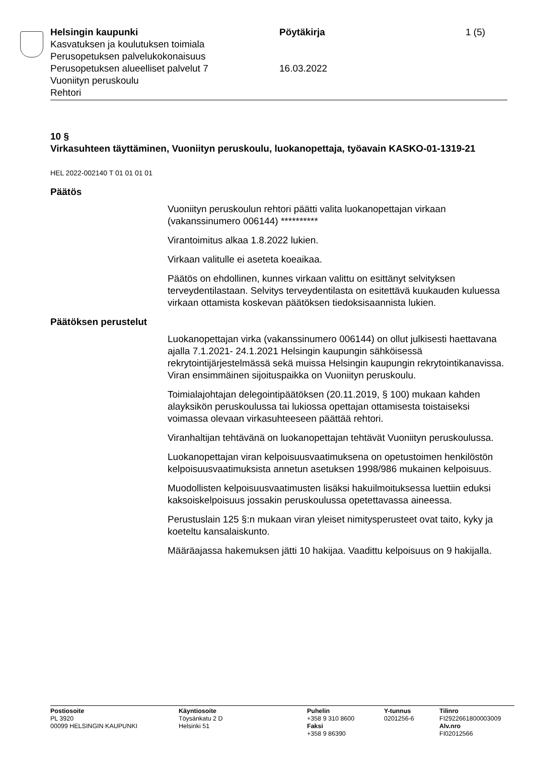Helsingin kaupunki Pöytäkirja 1 (5)
Kasvatuksen ja koulutuksen toimiala
Perusopetuksen palvelukokonaisuus
Perusopetuksen alueelliset palvelut 7 16.03.2022
Vuoniityn peruskoulu
Rehtori
10 §
Virkasuhteen täyttäminen, Vuoniityn peruskoulu, luokanopettaja, työavain KASKO-01-1319-21
HEL 2022-002140 T 01 01 01 01
Päätös
Vuoniityn peruskoulun rehtori päätti valita luokanopettajan virkaan (vakanssinumero 006144) **********
Virantoimitus alkaa 1.8.2022 lukien.
Virkaan valitulle ei aseteta koeaikaa.
Päätös on ehdollinen, kunnes virkaan valittu on esittänyt selvityksen terveydentilastaan. Selvitys terveydentilasta on esitettävä kuukauden kuluessa virkaan ottamista koskevan päätöksen tiedoksisaannista lukien.
Päätöksen perustelut
Luokanopettajan virka (vakanssinumero 006144) on ollut julkisesti haettavana ajalla 7.1.2021- 24.1.2021 Helsingin kaupungin sähköisessä rekrytointijärjestelmässä sekä muissa Helsingin kaupungin rekrytointikanavissa. Viran ensimmäinen sijoituspaikka on Vuoniityn peruskoulu.
Toimialajohtajan delegointipäätöksen (20.11.2019, § 100) mukaan kahden alayksikön peruskoulussa tai lukiossa opettajan ottamisesta toistaiseksi voimassa olevaan virkasuhteeseen päättää rehtori.
Viranhaltijan tehtävänä on luokanopettajan tehtävät Vuoniityn peruskoulussa.
Luokanopettajan viran kelpoisuusvaatimuksena on opetustoimen henkilöstön kelpoisuusvaatimuksista annetun asetuksen 1998/986 mukainen kelpoisuus.
Muodollisten kelpoisuusvaatimusten lisäksi hakuilmoituksessa luettiin eduksi kaksoiskelpoisuus jossakin peruskoulussa opetettavassa aineessa.
Perustuslain 125 §:n mukaan viran yleiset nimitysperusteet ovat taito, kyky ja koeteltu kansalaiskunto.
Määräajassa hakemuksen jätti 10 hakijaa. Vaadittu kelpoisuus on 9 hakijalla.
Postiosoite
PL 3920
00099 HELSINGIN KAUPUNKI
Käyntiosoite
Töysänkatu 2 D
Helsinki 51
Puhelin
+358 9 310 8600
Faksi
+358 9 86390
Y-tunnus
0201256-6
Tilinro
FI2922661800003009
Alv.nro
FI02012566